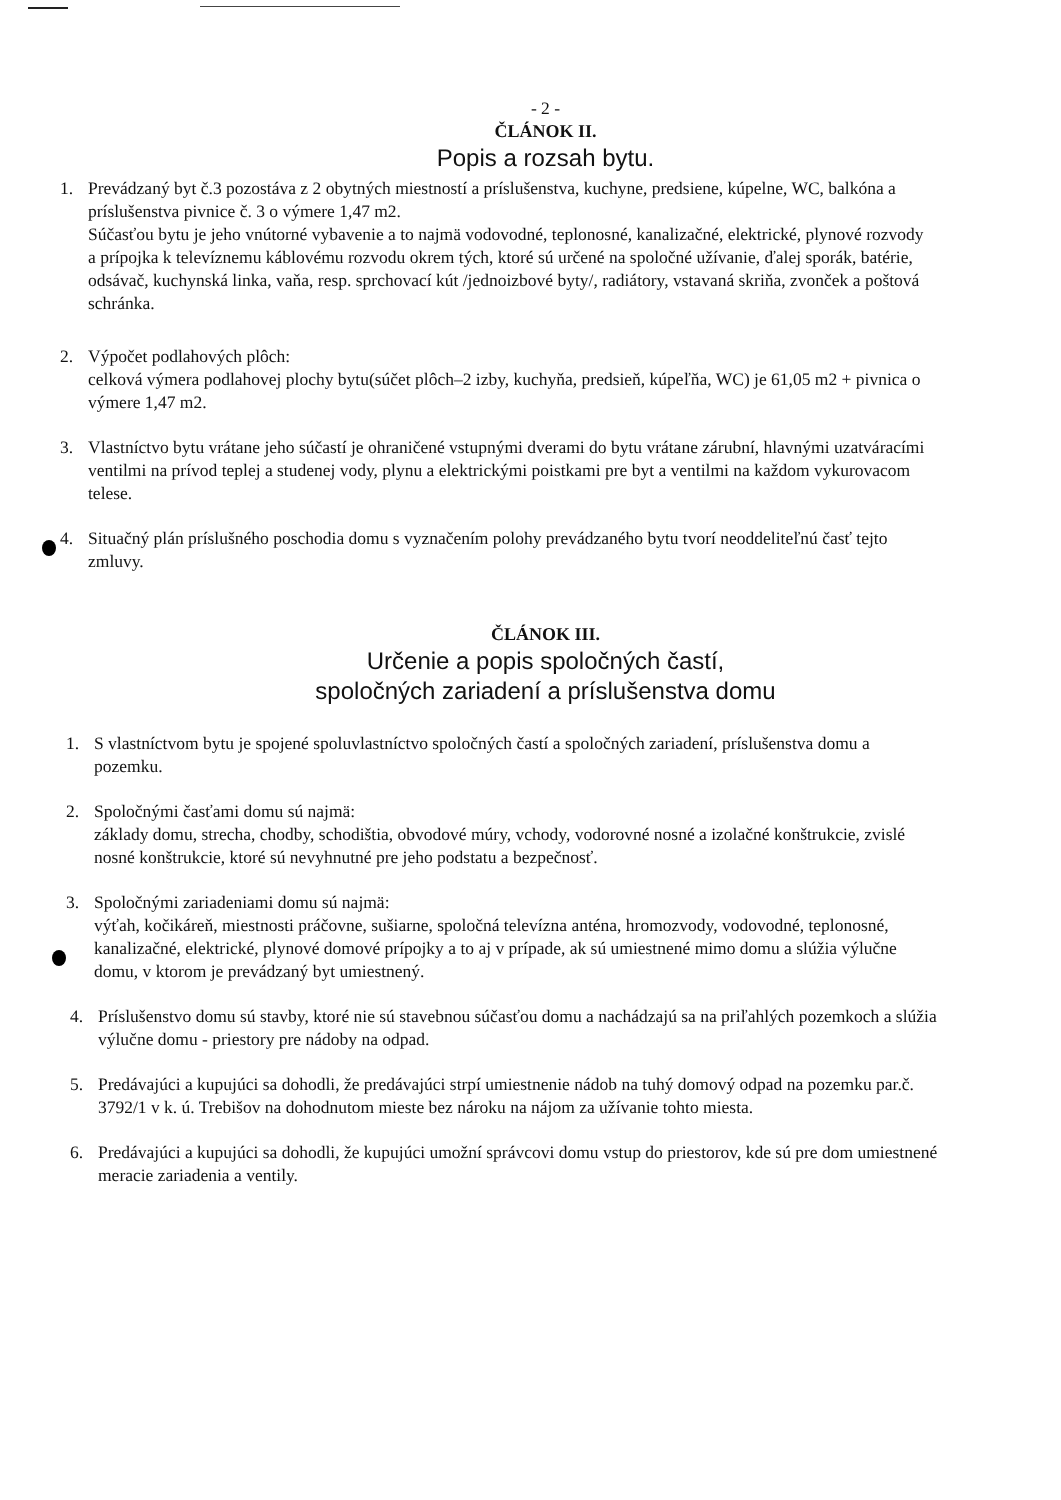- 2 -
ČLÁNOK II.
Popis a rozsah bytu.
1. Prevádzaný byt č.3 pozostáva z 2 obytných miestností a príslušenstva, kuchyne, predsiene, kúpelne, WC, balkóna a príslušenstva pivnice č. 3 o výmere 1,47 m2.
Súčasťou bytu je jeho vnútorné vybavenie a to najmä vodovodné, teplonosné, kanalizačné, elektrické, plynové rozvody a prípojka k televíznemu káblovému rozvodu okrem tých, ktoré sú určené na spoločné užívanie, ďalej sporák, batérie, odsávač, kuchynská linka, vaňa, resp. sprchovací kút /jednoizbové byty/, radiátory, vstavaná skriňa, zvonček a poštová schránka.
2. Výpočet podlahových plôch:
celková výmera podlahovej plochy bytu(súčet plôch–2 izby, kuchyňa, predsieň, kúpeľňa, WC) je 61,05 m2 + pivnica o výmere 1,47 m2.
3. Vlastníctvo bytu vrátane jeho súčastí je ohraničené vstupnými dverami do bytu vrátane zárubní, hlavnými uzatváracími ventilmi na prívod teplej a studenej vody, plynu a elektrickými poistkami pre byt a ventilmi na každom vykurovacom telese.
4. Situačný plán príslušného poschodia domu s vyznačením polohy prevádzaného bytu tvorí neoddeliteľnú časť tejto zmluvy.
ČLÁNOK III.
Určenie a popis spoločných častí,
spoločných zariadení a príslušenstva domu
1. S vlastníctvom bytu je spojené spoluvlastníctvo spoločných častí a spoločných zariadení, príslušenstva domu a pozemku.
2. Spoločnými časťami domu sú najmä:
základy domu, strecha, chodby, schodištia, obvodové múry, vchody, vodorovné nosné a izolačné konštrukcie, zvislé nosné konštrukcie, ktoré sú nevyhnutné pre jeho podstatu a bezpečnosť.
3. Spoločnými zariadeniami domu sú najmä:
výťah, kočikáreň, miestnosti práčovne, sušiarne, spoločná televízna anténa, hromozvody, vodovodné, teplonosné, kanalizačné, elektrické, plynové domové prípojky a to aj v prípade, ak sú umiestnené mimo domu a slúžia výlučne domu, v ktorom je prevádzaný byt umiestnený.
4. Príslušenstvo domu sú stavby, ktoré nie sú stavebnou súčasťou domu a nachádzajú sa na priľahlých pozemkoch a slúžia výlučne domu - priestory pre nádoby na odpad.
5. Predávajúci a kupujúci sa dohodli, že predávajúci strpí umiestnenie nádob na tuhý domový odpad na pozemku par.č. 3792/1 v k. ú. Trebišov na dohodnutom mieste bez nároku na nájom za užívanie tohto miesta.
6. Predávajúci a kupujúci sa dohodli, že kupujúci umožní správcovi domu vstup do priestorov, kde sú pre dom umiestnené meracie zariadenia a ventily.